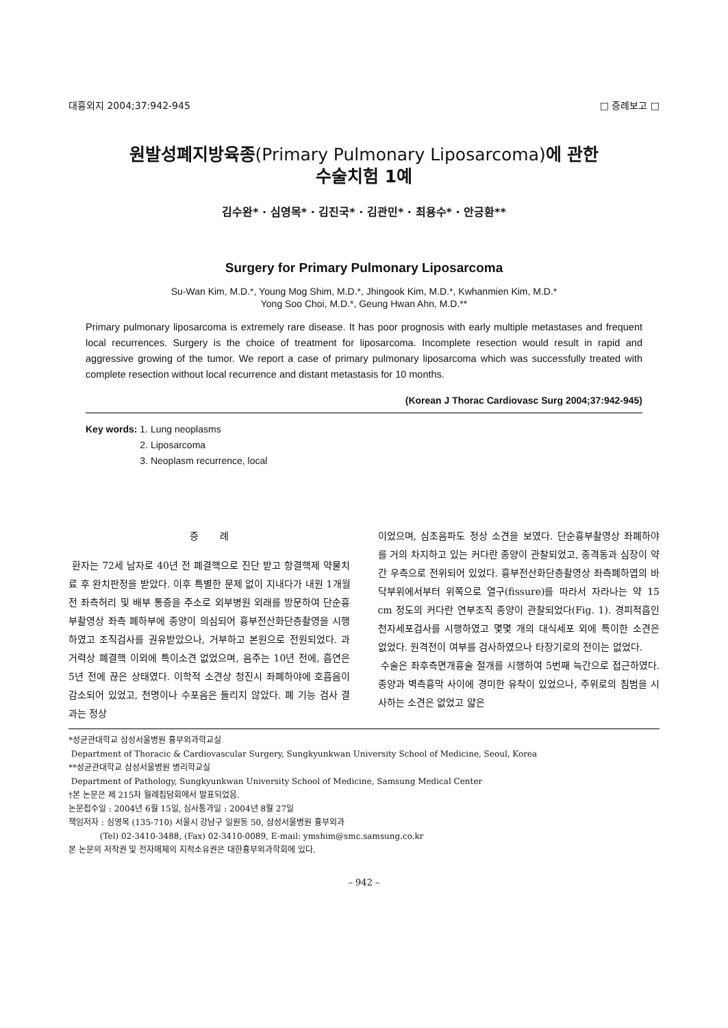대흉외지 2004;37:942-945 □ 증례보고 □
원발성폐지방육종(Primary Pulmonary Liposarcoma)에 관한
수술치험 1예
김수완* · 심영목* · 김진국* · 김관민* · 최용수* · 안긍환**
Surgery for Primary Pulmonary Liposarcoma
Su-Wan Kim, M.D.*, Young Mog Shim, M.D.*, Jhingook Kim, M.D.*, Kwhanmien Kim, M.D.*
Yong Soo Choi, M.D.*, Geung Hwan Ahn, M.D.**
Primary pulmonary liposarcoma is extremely rare disease. It has poor prognosis with early multiple metastases and frequent local recurrences. Surgery is the choice of treatment for liposarcoma. Incomplete resection would result in rapid and aggressive growing of the tumor. We report a case of primary pulmonary liposarcoma which was successfully treated with complete resection without local recurrence and distant metastasis for 10 months.
(Korean J Thorac Cardiovasc Surg 2004;37:942-945)
Key words: 1. Lung neoplasms
2. Liposarcoma
3. Neoplasm recurrence, local
증 례
환자는 72세 남자로 40년 전 폐결핵으로 진단 받고 항결핵제 약물치료 후 완치판정을 받았다. 이후 특별한 문제 없이 지내다가 내원 1개월 전 좌측허리 및 배부 통증을 주소로 외부병원 외래를 방문하여 단순흉부촬영상 좌측 폐하부에 종양이 의심되어 흉부전산화단층촬영을 시행하였고 조직검사를 권유받았으나, 거부하고 본원으로 전원되었다. 과거력상 폐결핵 이외에 특이소견 없었으며, 음주는 10년 전에, 흡연은 5년 전에 끊은 상태였다. 이학적 소견상 청진시 좌폐하야에 호흡음이 감소되어 있었고, 천명이나 수포음은 들리지 않았다. 폐 기능 검사 결과는 정상
이었으며, 심초음파도 정상 소견을 보였다. 단순흉부촬영상 좌폐하야를 거의 차지하고 있는 커다란 종양이 관찰되었고, 종격동과 심장이 약간 우측으로 전위되어 있었다. 흉부전산화단층촬영상 좌측폐하엽의 바닥부위에서부터 위쪽으로 열구(fissure)를 따라서 자라나는 약 15 cm 정도의 커다란 연부조직 종양이 관찰되었다(Fig. 1). 경피적흡인천자세포검사를 시행하였고 몇몇 개의 대식세포 외에 특이한 소견은 없었다. 원격전이 여부를 검사하였으나 타장기로의 전이는 없었다.
수술은 좌후측면개흉술 절개를 시행하여 5번째 늑간으로 접근하였다. 종양과 벽측흉막 사이에 경미한 유착이 있었으나, 주위로의 침범을 시사하는 소견은 없었고 얇은
*성균관대학교 삼성서울병원 흉부외과학교실
Department of Thoracic & Cardiovascular Surgery, Sungkyunkwan University School of Medicine, Seoul, Korea
**성균관대학교 삼성서울병원 병리학교실
Department of Pathology, Sungkyunkwan University School of Medicine, Samsung Medical Center
†본 논문은 제 215차 월례집담회에서 발표되었음.
논문접수일 : 2004년 6월 15일, 심사통과일 : 2004년 8월 27일
책임저자 : 심영목 (135-710) 서울시 강남구 일원동 50, 삼성서울병원 흉부외과
(Tel) 02-3410-3488, (Fax) 02-3410-0089, E-mail: ymshim@smc.samsung.co.kr
본 논문의 저작권 및 전자매체의 지적소유권은 대한흉부외과학회에 있다.
– 942 –